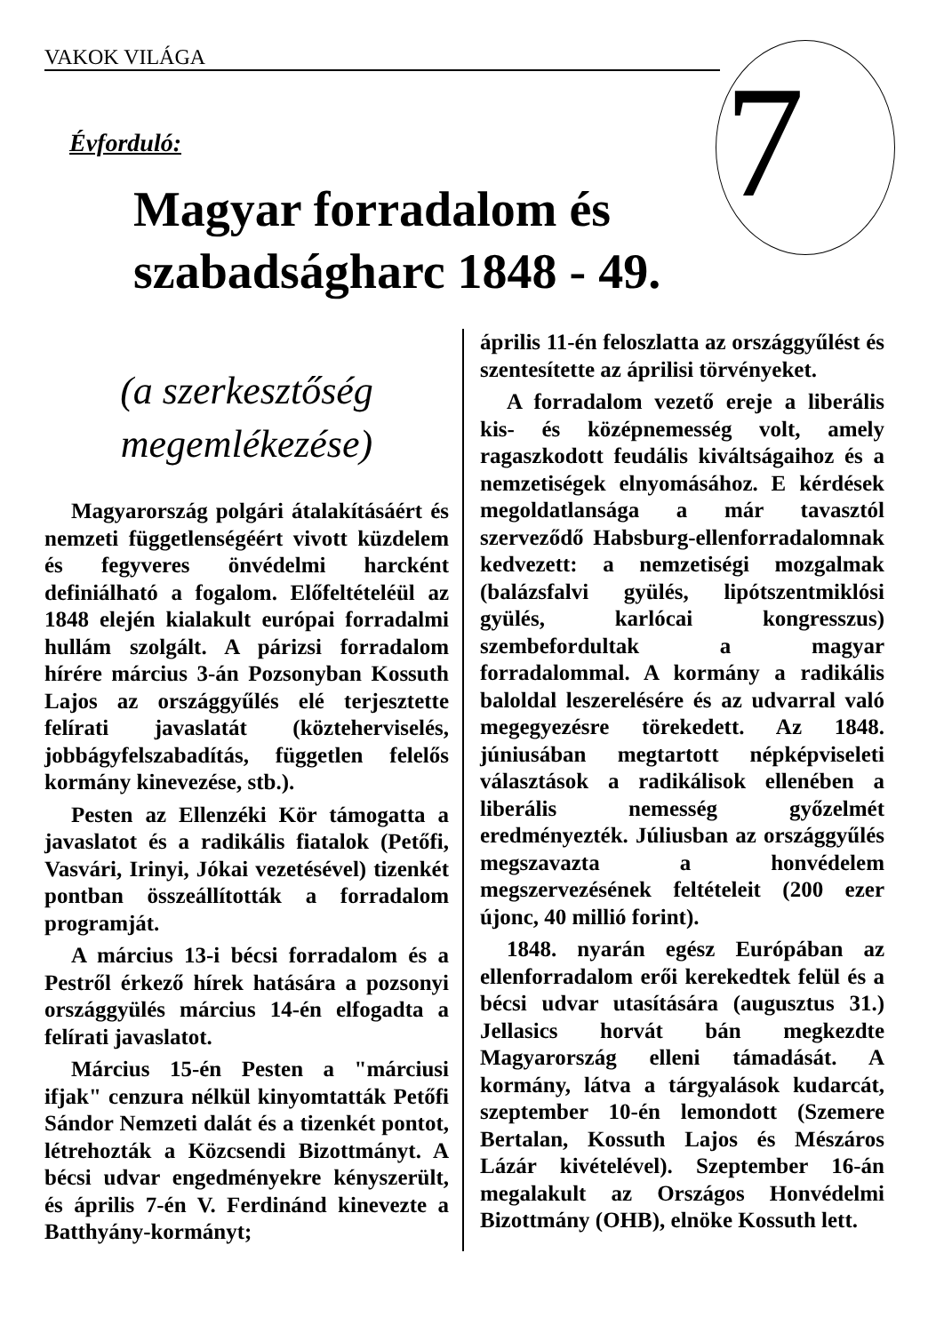VAKOK VILÁGA 7
Évforduló:
Magyar forradalom és
szabadságharc 1848 - 49.
(a szerkesztőség megemlékezése)
Magyarország polgári átalakításáért és nemzeti függetlenségéért vivott küzdelem és fegyveres önvédelmi harcként definiálható a fogalom. Előfeltételéül az 1848 elején kialakult európai forradalmi hullám szolgált. A párizsi forradalom hírére március 3-án Pozsonyban Kossuth Lajos az országgyűlés elé terjesztette felírati javaslatát (közteherviselés, jobbágyfelszabadítás, független felelős kormány kinevezése, stb.).
Pesten az Ellenzéki Kör támogatta a javaslatot és a radikális fiatalok (Petőfi, Vasvári, Irinyi, Jókai vezetésével) tizenkét pontban összeállították a forradalom programját.
A március 13-i bécsi forradalom és a Pestről érkező hírek hatására a pozsonyi országgyülés március 14-én elfogadta a felírati javaslatot.
Március 15-én Pesten a "márciusi ifjak" cenzura nélkül kinyomtatták Petőfi Sándor Nemzeti dalát és a tizenkét pontot, létrehozták a Közcsendi Bizottmányt. A bécsi udvar engedményekre kényszerült, és április 7-én V. Ferdinánd kinevezte a Batthyány-kormányt;
április 11-én feloszlatta az országgyűlést és szentesítette az áprilisi törvényeket.
A forradalom vezető ereje a liberális kis- és középnemesség volt, amely ragaszkodott feudális kiváltságaihoz és a nemzetiségek elnyomásához. E kérdések megoldatlansága a már tavasztól szerveződő Habsburg-ellenforradalomnak kedvezett: a nemzetiségi mozgalmak (balázsfalvi gyülés, lipótszentmiklósi gyülés, karlócai kongresszus) szembefordultak a magyar forradalommal. A kormány a radikális baloldal leszerelésére és az udvarral való megegyezésre törekedett. Az 1848. júniusában megtartott népképviseleti választások a radikálisok ellenében a liberális nemesség győzelmét eredményezték. Júliusban az országgyűlés megszavazta a honvédelem megszervezésének feltételeit (200 ezer újonc, 40 millió forint).
1848. nyarán egész Európában az ellenforradalom erői kerekedtek felül és a bécsi udvar utasítására (augusztus 31.) Jellasics horvát bán megkezdte Magyarország elleni támadását. A kormány, látva a tárgyalások kudarcát, szeptember 10-én lemondott (Szemere Bertalan, Kossuth Lajos és Mészáros Lázár kivételével). Szeptember 16-án megalakult az Országos Honvédelmi Bizottmány (OHB), elnöke Kossuth lett.